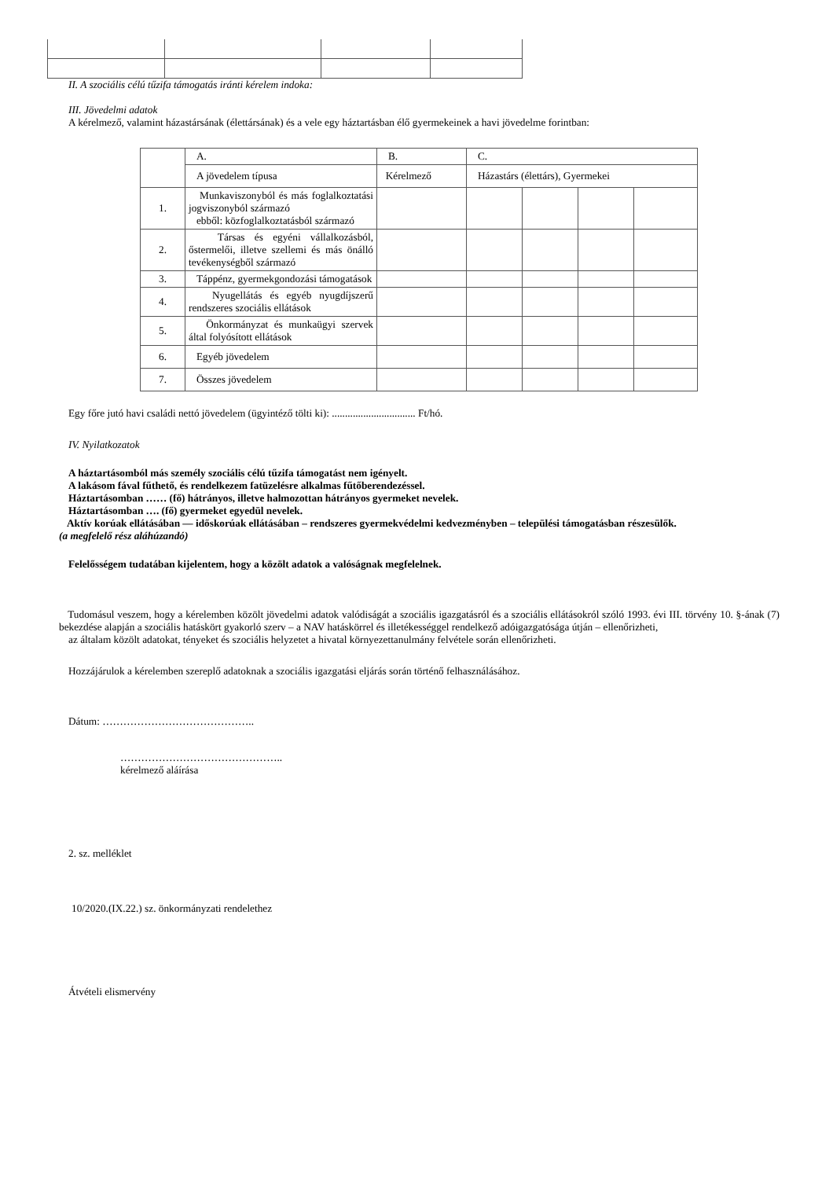II. A szociális célú tűzifa támogatás iránti kérelem indoka:
III. Jövedelmi adatok
A kérelmező, valamint házastársának (élettársának) és a vele egy háztartásban élő gyermekeinek a havi jövedelme forintban:
| | A. | B. | C. | | | |
| | A jövedelem típusa | Kérelmező | Házastárs (élettárs), Gyermekei | | | |
| 1. | Munkaviszonyból és más foglalkoztatási jogviszonyból származó ebből: közfoglalkoztatásból származó | | | | | |
| 2. | Társas és egyéni vállalkozásból, őstermelői, illetve szellemi és más önálló tevékenységből származó | | | | | |
| 3. | Táppénz, gyermekgondozási támogatások | | | | | |
| 4. | Nyugellátás és egyéb nyugdíjszerű rendszeres szociális ellátások | | | | | |
| 5. | Önkormányzat és munkaügyi szervek által folyósított ellátások | | | | | |
| 6. | Egyéb jövedelem | | | | | |
| 7. | Összes jövedelem | | | | | |
Egy főre jutó havi családi nettó jövedelem (ügyintéző tölti ki): ................................ Ft/hó.
IV. Nyilatkozatok
A háztartásomból más személy szociális célú tűzifa támogatást nem igényelt.
A lakásom fával fűthető, és rendelkezem fatüzelésre alkalmas fűtőberendezéssel.
Háztartásomban …… (fő) hátrányos, illetve halmozottan hátrányos gyermeket nevelek.
Háztartásomban …. (fő) gyermeket egyedül nevelek.
Aktív korúak ellátásában — időskorúak ellátásában – rendszeres gyermekvédelmi kedvezményben – települési támogatásban részesülők.
(a megfelelő rész aláhúzandó)
Felelősségem tudatában kijelentem, hogy a közölt adatok a valóságnak megfelelnek.
Tudomásul veszem, hogy a kérelemben közölt jövedelmi adatok valódiságát a szociális igazgatásról és a szociális ellátásokról szóló 1993. évi III. törvény 10. §-ának (7) bekezdése alapján a szociális hatáskört gyakorló szerv – a NAV hatáskörrel és illetékességgel rendelkező adóigazgatósága útján – ellenőrizheti,
az általam közölt adatokat, tényeket és szociális helyzetet a hivatal környezettanulmány felvétele során ellenőrizheti.
Hozzájárulok a kérelemben szereplő adatoknak a szociális igazgatási eljárás során történő felhasználásához.
Dátum: ……………………………………..
………………………………………..
kérelmező aláírása
2. sz. melléklet
10/2020.(IX.22.) sz. önkormányzati rendelethez
Átvételi elismervény